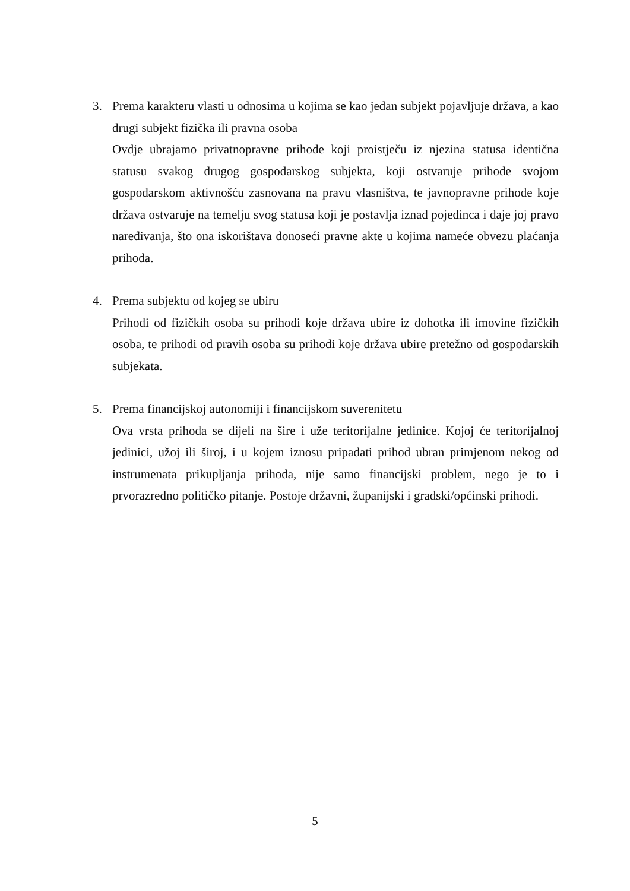3. Prema karakteru vlasti u odnosima u kojima se kao jedan subjekt pojavljuje država, a kao drugi subjekt fizička ili pravna osoba
Ovdje ubrajamo privatnopravne prihode koji proistječu iz njezina statusa identična statusu svakog drugog gospodarskog subjekta, koji ostvaruje prihode svojom gospodarskom aktivnošću zasnovana na pravu vlasništva, te javnopravne prihode koje država ostvaruje na temelju svog statusa koji je postavlja iznad pojedinca i daje joj pravo naređivanja, što ona iskorištava donoseći pravne akte u kojima nameće obvezu plaćanja prihoda.
4. Prema subjektu od kojeg se ubiru
Prihodi od fizičkih osoba su prihodi koje država ubire iz dohotka ili imovine fizičkih osoba, te prihodi od pravih osoba su prihodi koje država ubire pretežno od gospodarskih subjekata.
5. Prema financijskoj autonomiji i financijskom suverenitetu
Ova vrsta prihoda se dijeli na šire i uže teritorijalne jedinice. Kojoj će teritorijalnoj jedinici, užoj ili široj, i u kojem iznosu pripadati prihod ubran primjenom nekog od instrumenata prikupljanja prihoda, nije samo financijski problem, nego je to i prvorazredno političko pitanje. Postoje državni, županijski i gradski/općinski prihodi.
5